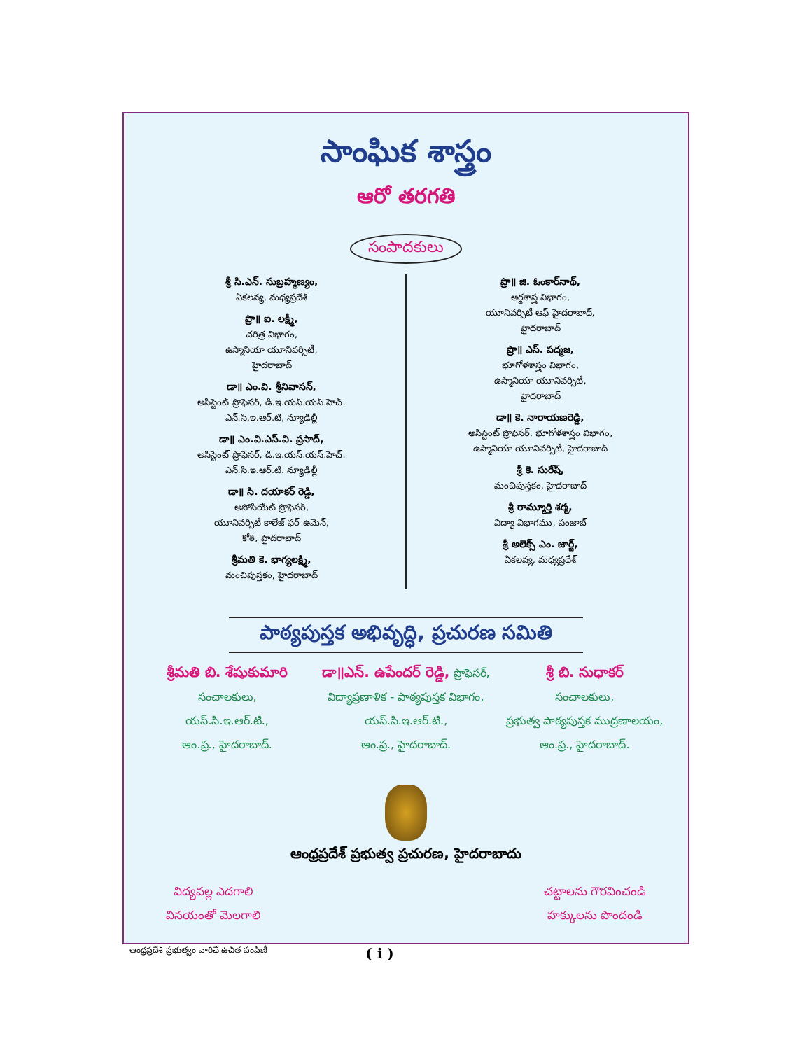సాంఘిక శాస్త్రం
ఆరో తరగతి
సంపాదకులు
శ్రీ సి.ఎన్. సుబ్రహ్మణ్యం,
ఏకలవ్య, మధ్యప్రదేశ్
ప్రొ॥ ఐ. లక్ష్మీ,
చరిత్ర విభాగం,
ఉస్మానియా యూనివర్సిటీ,
హైదరాబాద్
డా॥ ఎం.వి. శ్రీనివాసన్,
అసిస్టెంట్ ప్రొఫెసర్, డి.ఇ.యస్.యస్.హెచ్.
ఎన్.సి.ఇ.ఆర్.టి, న్యూఢిల్లీ
డా॥ ఎం.వి.ఎస్.వి. ప్రసాద్,
అసిస్టెంట్ ప్రొఫెసర్, డి.ఇ.యస్.యస్.హెచ్.
ఎన్.సి.ఇ.ఆర్.టి. న్యూఢిల్లీ
డా॥ సి. దయాకర్ రెడ్డి,
అసోసియేట్ ప్రొఫెసర్,
యూనివర్సిటీ కాలేజ్ ఫర్ ఉమెన్,
కోఠి, హైదరాబాద్
శ్రీమతి కె. భాగ్యలక్ష్మి,
మంచిపుస్తకం, హైదరాబాద్
ప్రొ॥ జి. ఓంకార్‌నాథ్,
అర్థశాస్త్ర విభాగం,
యూనివర్సిటీ ఆఫ్ హైదరాబాద్,
హైదరాబాద్
ప్రొ॥ ఎస్. పద్మజ,
భూగోళశాస్త్రం విభాగం,
ఉస్మానియా యూనివర్సిటీ,
హైదరాబాద్
డా॥ కె. నారాయణరెడ్డి,
అసిస్టెంట్ ప్రొఫెసర్, భూగోళశాస్త్రం విభాగం,
ఉస్మానియా యూనివర్సిటీ, హైదరాబాద్
శ్రీ కె. సురేష్,
మంచిపుస్తకం, హైదరాబాద్
శ్రీ రామ్మూర్తి శర్మ,
విద్యా విభాగము, పంజాబ్
శ్రీ అలెక్స్ ఎం. జార్జ్,
ఏకలవ్య, మధ్యప్రదేశ్
పాఠ్యపుస్తక అభివృద్ధి, ప్రచురణ సమితి
శ్రీమతి బి. శేషుకుమారి
సంచాలకులు,
యస్.సి.ఇ.ఆర్.టి.,
ఆం.ప్ర., హైదరాబాద్.
డా॥ఎన్. ఉపేందర్ రెడ్డి, ప్రొఫెసర్,
విద్యాప్రణాళిక - పాఠ్యపుస్తక విభాగం,
యస్.సి.ఇ.ఆర్.టి.,
ఆం.ప్ర., హైదరాబాద్.
శ్రీ బి. సుధాకర్
సంచాలకులు,
ప్రభుత్వ పాఠ్యపుస్తక ముద్రణాలయం,
ఆం.ప్ర., హైదరాబాద్.
ఆంధ్రప్రదేశ్ ప్రభుత్వ ప్రచురణ, హైదరాబాదు
విద్యవల్ల ఎదగాలి
వినయంతో మెలగాలి
చట్టాలను గౌరవించండి
హక్కులను పొందండి
ఆంధ్రప్రదేశ్ ప్రభుత్వం వారిచే ఉచిత పంపిణీ ( i )